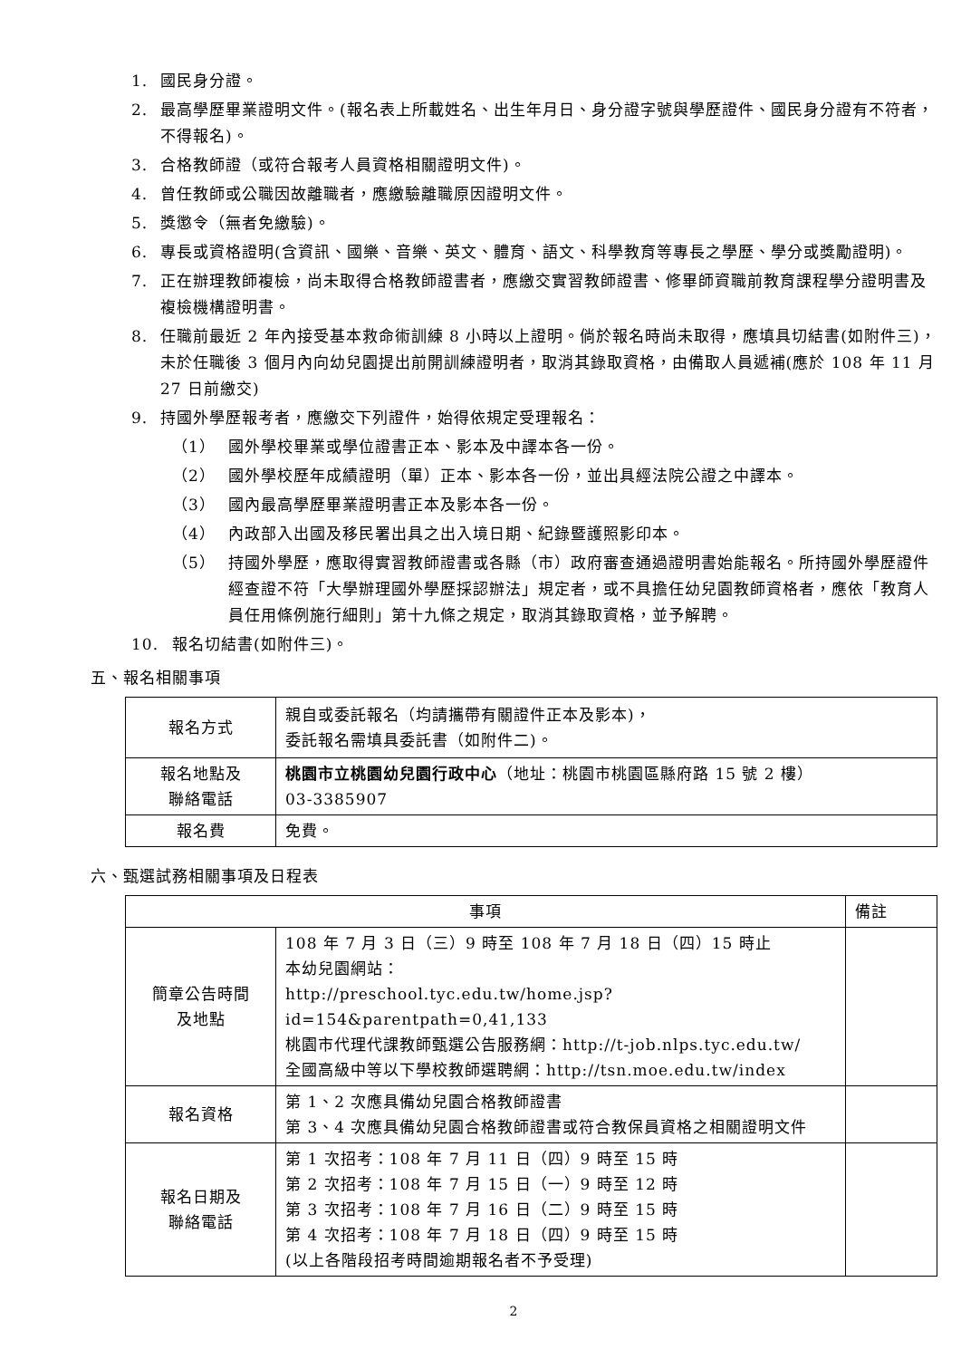1. 國民身分證。
2. 最高學歷畢業證明文件。(報名表上所載姓名、出生年月日、身分證字號與學歷證件、國民身分證有不符者，不得報名)。
3. 合格教師證（或符合報考人員資格相關證明文件)。
4. 曾任教師或公職因故離職者，應繳驗離職原因證明文件。
5. 獎懲令（無者免繳驗)。
6. 專長或資格證明(含資訊、國樂、音樂、英文、體育、語文、科學教育等專長之學歷、學分或獎勵證明)。
7. 正在辦理教師複檢，尚未取得合格教師證書者，應繳交實習教師證書、修畢師資職前教育課程學分證明書及複檢機構證明書。
8. 任職前最近 2 年內接受基本救命術訓練 8 小時以上證明。倘於報名時尚未取得，應填具切結書(如附件三)，未於任職後 3 個月內向幼兒園提出前開訓練證明者，取消其錄取資格，由備取人員遞補(應於 108 年 11 月 27 日前繳交)
9. 持國外學歷報考者，應繳交下列證件，始得依規定受理報名：
（1） 國外學校畢業或學位證書正本、影本及中譯本各一份。
（2） 國外學校歷年成績證明（單）正本、影本各一份，並出具經法院公證之中譯本。
（3） 國內最高學歷畢業證明書正本及影本各一份。
（4） 內政部入出國及移民署出具之出入境日期、紀錄暨護照影印本。
（5） 持國外學歷，應取得實習教師證書或各縣（市）政府審查通過證明書始能報名。所持國外學歷證件經查證不符「大學辦理國外學歷採認辦法」規定者，或不具擔任幼兒園教師資格者，應依「教育人員任用條例施行細則」第十九條之規定，取消其錄取資格，並予解聘。
10. 報名切結書(如附件三)。
五、報名相關事項
| 報名方式 | 親自或委託報名（均請攜帶有關證件正本及影本)， 委託報名需填具委託書（如附件二)。 |
| 報名地點及 聯絡電話 | 桃園市立桃園幼兒園行政中心 （地址：桃園市桃園區縣府路 15 號 2 樓） 03-3385907 |
| 報名費 | 免費。 |
六、甄選試務相關事項及日程表
| 事項 | | 備註 |
| --- | --- | --- |
| 簡章公告時間 及地點 | 108 年 7 月 3 日（三）9 時至 108 年 7 月 18 日（四）15 時止 本幼兒園網站： http://preschool.tyc.edu.tw/home.jsp?id=154&parentpath=0,41,133 桃園市代理代課教師甄選公告服務網： http://t-job.nlps.tyc.edu.tw/ 全國高級中等以下學校教師選聘網： http://tsn.moe.edu.tw/index | |
| 報名資格 | 第 1、2 次應具備幼兒園合格教師證書 第 3、4 次應具備幼兒園合格教師證書或符合教保員資格之相關證明文件 | |
| 報名日期及 聯絡電話 | 第 1 次招考：108 年 7 月 11 日（四）9 時至 15 時 第 2 次招考：108 年 7 月 15 日（一）9 時至 12 時 第 3 次招考：108 年 7 月 16 日（二）9 時至 15 時 第 4 次招考：108 年 7 月 18 日（四）9 時至 15 時 (以上各階段招考時間逾期報名者不予受理) | |
2